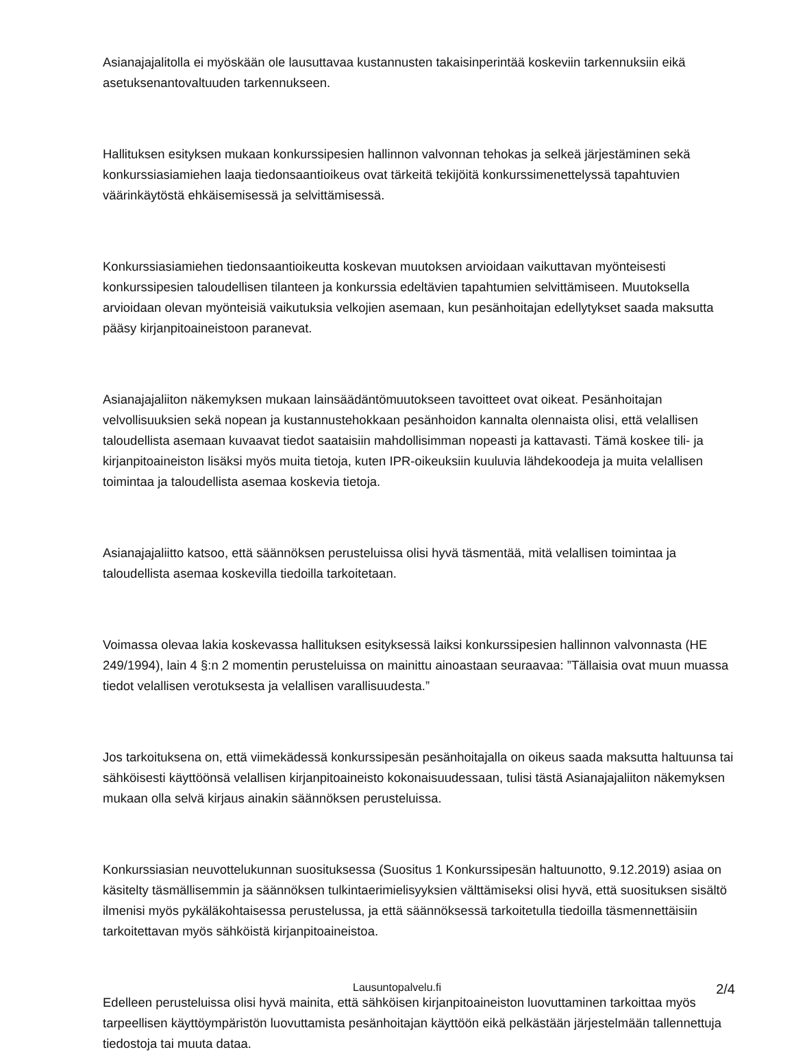Asianajajalitolla ei myöskään ole lausuttavaa kustannusten takaisinperintää koskeviin tarkennuksiin eikä asetuksenantovaltuuden tarkennukseen.
Hallituksen esityksen mukaan konkurssipesien hallinnon valvonnan tehokas ja selkeä järjestäminen sekä konkurssiasiamiehen laaja tiedonsaantioikeus ovat tärkeitä tekijöitä konkurssimenettelyssä tapahtuvien väärinkäytöstä ehkäisemisessä ja selvittämisessä.
Konkurssiasiamiehen tiedonsaantioikeutta koskevan muutoksen arvioidaan vaikuttavan myönteisesti konkurssipesien taloudellisen tilanteen ja konkurssia edeltävien tapahtumien selvittämiseen. Muutoksella arvioidaan olevan myönteisiä vaikutuksia velkojien asemaan, kun pesänhoitajan edellytykset saada maksutta pääsy kirjanpitoaineistoon paranevat.
Asianajajaliiton näkemyksen mukaan lainsäädäntömuutokseen tavoitteet ovat oikeat. Pesänhoitajan velvollisuuksien sekä nopean ja kustannustehokkaan pesänhoidon kannalta olennaista olisi, että velallisen taloudellista asemaan kuvaavat tiedot saataisiin mahdollisimman nopeasti ja kattavasti. Tämä koskee tili- ja kirjanpitoaineiston lisäksi myös muita tietoja, kuten IPR-oikeuksiin kuuluvia lähdekoodeja ja muita velallisen toimintaa ja taloudellista asemaa koskevia tietoja.
Asianajajaliitto katsoo, että säännöksen perusteluissa olisi hyvä täsmentää, mitä velallisen toimintaa ja taloudellista asemaa koskevilla tiedoilla tarkoitetaan.
Voimassa olevaa lakia koskevassa hallituksen esityksessä laiksi konkurssipesien hallinnon valvonnasta (HE 249/1994), lain 4 §:n 2 momentin perusteluissa on mainittu ainoastaan seuraavaa: ”Tällaisia ovat muun muassa tiedot velallisen verotuksesta ja velallisen varallisuudesta.”
Jos tarkoituksena on, että viimekädessä konkurssipesän pesänhoitajalla on oikeus saada maksutta haltuunsa tai sähköisesti käyttöönsä velallisen kirjanpitoaineisto kokonaisuudessaan, tulisi tästä Asianajajaliiton näkemyksen mukaan olla selvä kirjaus ainakin säännöksen perusteluissa.
Konkurssiasian neuvottelukunnan suosituksessa (Suositus 1 Konkurssipesän haltuunotto, 9.12.2019) asiaa on käsitelty täsmällisemmin ja säännöksen tulkintaerimielisyyksien välttämiseksi olisi hyvä, että suosituksen sisältö ilmenisi myös pykäläkohtaisessa perustelussa, ja että säännöksessä tarkoitetulla tiedoilla täsmennettäisiin tarkoitettavan myös sähköistä kirjanpitoaineistoa.
Edelleen perusteluissa olisi hyvä mainita, että sähköisen kirjanpitoaineiston luovuttaminen tarkoittaa myös tarpeellisen käyttöympäristön luovuttamista pesänhoitajan käyttöön eikä pelkästään järjestelmään tallennettuja tiedostoja tai muuta dataa.
Lausuntopalvelu.fi
2/4